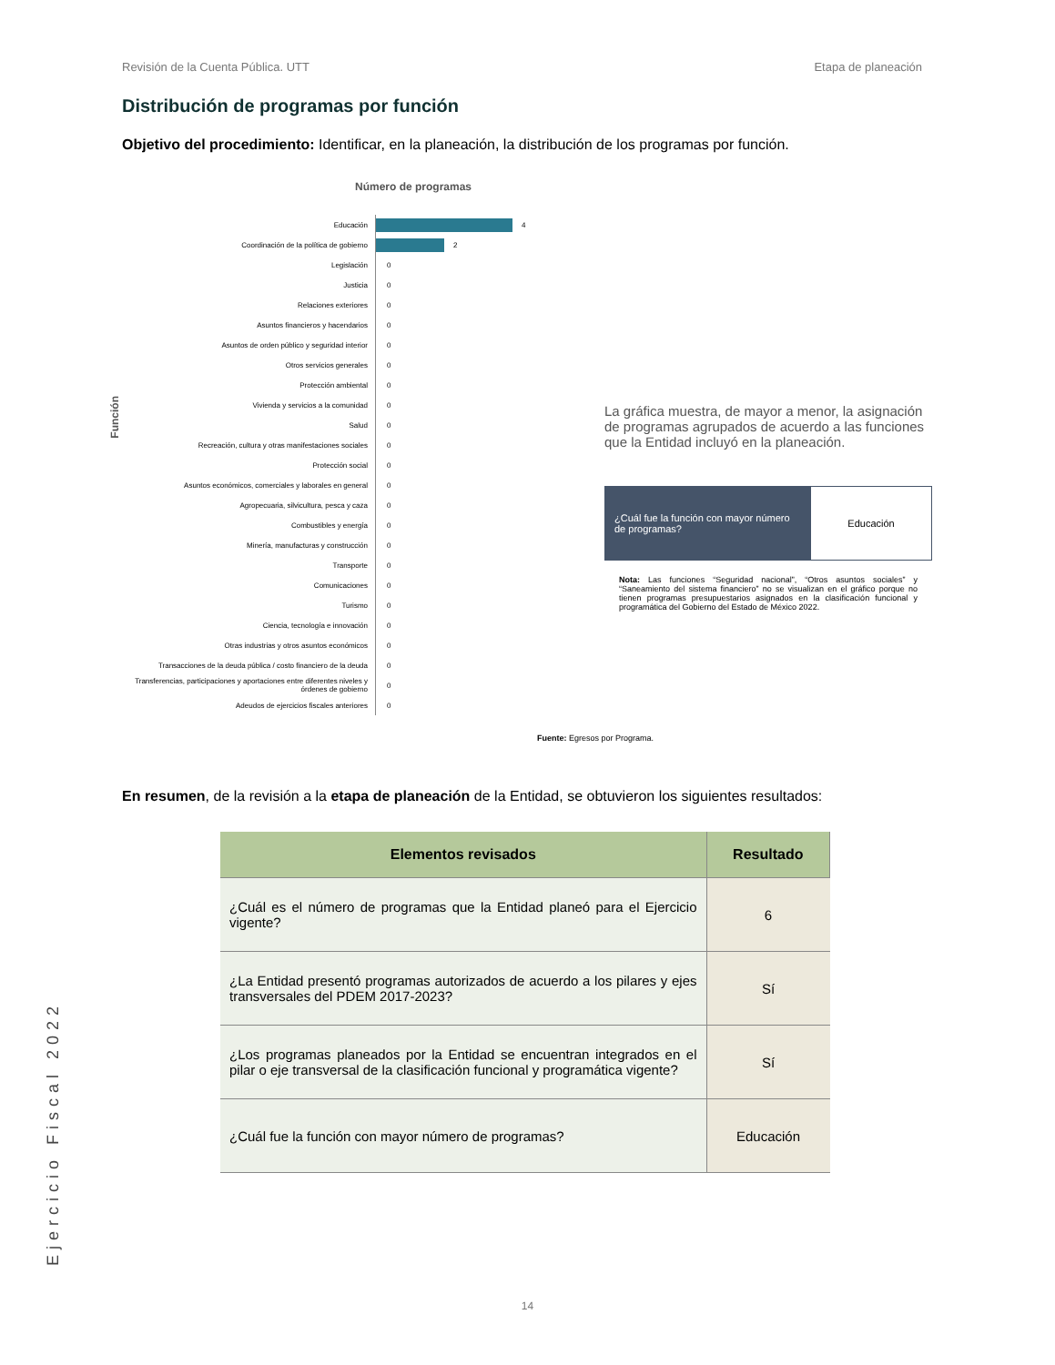Revisión de la Cuenta Pública. UTT Etapa de planeación
Distribución de programas por función
Objetivo del procedimiento: Identificar, en la planeación, la distribución de los programas por función.
Número de programas
Función
Educación
4
Coordinación de la política de gobierno
2
Legislación
0
Justicia
0
Relaciones exteriores
0
Asuntos financieros y hacendarios
0
Asuntos de orden público y seguridad interior
0
Otros servicios generales
0
Protección ambiental
0
Vivienda y servicios a la comunidad
0
Salud
0
Recreación, cultura y otras manifestaciones sociales
0
Protección social
0
Asuntos económicos, comerciales y laborales en general
0
Agropecuaria, silvicultura, pesca y caza
0
Combustibles y energía
0
Minería, manufacturas y construcción
0
Transporte
0
Comunicaciones
0
Turismo
0
Ciencia, tecnología e innovación
0
Otras industrias y otros asuntos económicos
0
Transacciones de la deuda pública / costo financiero de la deuda
0
Transferencias, participaciones y aportaciones entre diferentes niveles y órdenes de gobierno
0
Adeudos de ejercicios fiscales anteriores
0
La gráfica muestra, de mayor a menor, la asignación de programas agrupados de acuerdo a las funciones que la Entidad incluyó en la planeación.
¿Cuál fue la función con mayor número de programas?
Educación
Nota: Las funciones “Seguridad nacional”, “Otros asuntos sociales” y “Saneamiento del sistema financiero” no se visualizan en el gráfico porque no tienen programas presupuestarios asignados en la clasificación funcional y programática del Gobierno del Estado de México 2022.
Fuente: Egresos por Programa.
En resumen, de la revisión a la etapa de planeación de la Entidad, se obtuvieron los siguientes resultados:
| Elementos revisados | Resultado |
| --- | --- |
| ¿Cuál es el número de programas que la Entidad planeó para el Ejercicio vigente? | 6 |
| ¿La Entidad presentó programas autorizados de acuerdo a los pilares y ejes transversales del PDEM 2017-2023? | Sí |
| ¿Los programas planeados por la Entidad se encuentran integrados en el pilar o eje transversal de la clasificación funcional y programática vigente? | Sí |
| ¿Cuál fue la función con mayor número de programas? | Educación |
Ejercicio Fiscal 2022
14